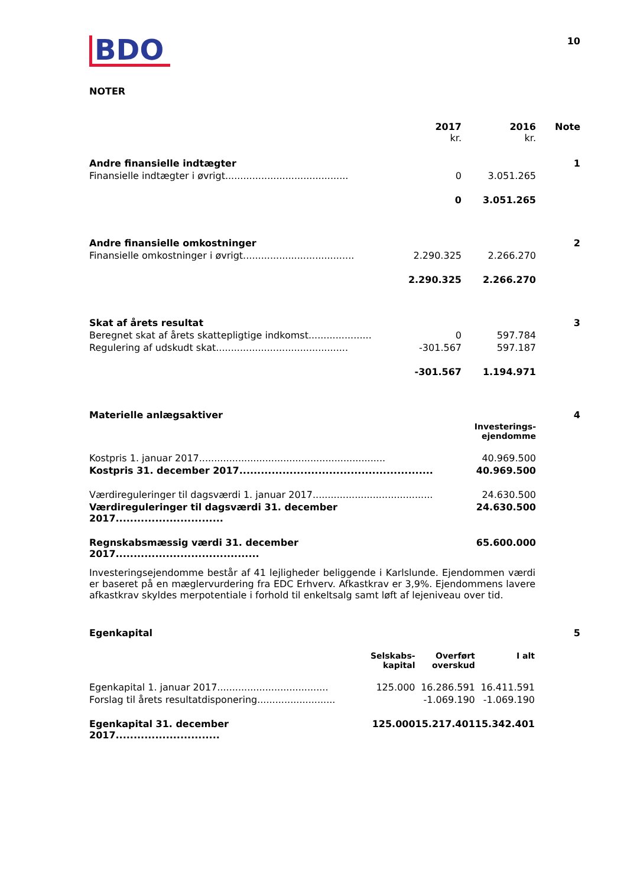BDO
10
NOTER
| | 2017 kr. | 2016 kr. | Note |
| --- | --- | --- | --- |
| Andre finansielle indtægter | | | 1 |
| Finansielle indtægter i øvrigt......................................... | 0 | 3.051.265 | |
| | 0 | 3.051.265 | |
| Andre finansielle omkostninger | | | 2 |
| Finansielle omkostninger i øvrigt..................................... | 2.290.325 | 2.266.270 | |
| | 2.290.325 | 2.266.270 | |
| Skat af årets resultat | | | 3 |
| Beregnet skat af årets skattepligtige indkomst..................... | 0 | 597.784 | |
| Regulering af udskudt skat............................................ | -301.567 | 597.187 | |
| | -301.567 | 1.194.971 | |
| Materielle anlægsaktiver | | | 4 |
| | | Investerings- ejendomme | |
| Kostpris 1. januar 2017.............................................................. | | 40.969.500 | |
| Kostpris 31. december 2017...................................................... | | 40.969.500 | |
| Værdireguleringer til dagsværdi 1. januar 2017........................................ | | 24.630.500 | |
| Værdireguleringer til dagsværdi 31. december 2017.............................. | | 24.630.500 | |
| Regnskabsmæssig værdi 31. december 2017........................................ | | 65.600.000 | |
Investeringsejendomme består af 41 lejligheder beliggende i Karlslunde. Ejendommen værdi er baseret på en mæglervurdering fra EDC Erhverv. Afkastkrav er 3,9%. Ejendommens lavere afkastkrav skyldes merpotentiale i forhold til enkeltsalg samt løft af lejeniveau over tid.
Egenkapital 5
| | Selskabs- kapital | Overført overskud | I alt |
| Egenkapital 1. januar 2017..................................... | 125.000 | 16.286.591 | 16.411.591 |
| Forslag til årets resultatdisponering.......................... | | -1.069.190 | -1.069.190 |
| Egenkapital 31. december 2017............................. | 125.000 | 15.217.401 | 15.342.401 |